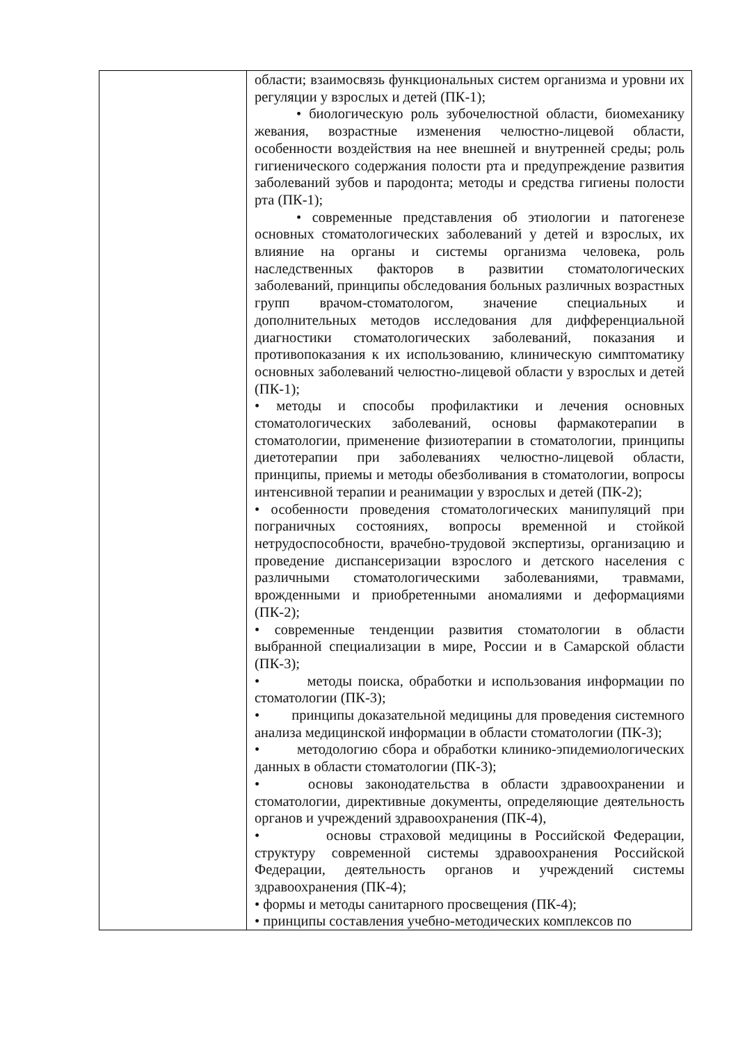| | области; взаимосвязь функциональных систем организма и уровни их регуляции у взрослых и детей (ПК-1); • биологическую роль зубочелюстной области, биомеханику жевания, возрастные изменения челюстно-лицевой области, особенности воздействия на нее внешней и внутренней среды; роль гигиенического содержания полости рта и предупреждение развития заболеваний зубов и пародонта; методы и средства гигиены полости рта (ПК-1); • современные представления об этиологии и патогенезе основных стоматологических заболеваний у детей и взрослых, их влияние на органы и системы организма человека, роль наследственных факторов в развитии стоматологических заболеваний, принципы обследования больных различных возрастных групп врачом-стоматологом, значение специальных и дополнительных методов исследования для дифференциальной диагностики стоматологических заболеваний, показания и противопоказания к их использованию, клиническую симптоматику основных заболеваний челюстно-лицевой области у взрослых и детей (ПК-1); • методы и способы профилактики и лечения основных стоматологических заболеваний, основы фармакотерапии в стоматологии, применение физиотерапии в стоматологии, принципы диетотерапии при заболеваниях челюстно-лицевой области, принципы, приемы и методы обезболивания в стоматологии, вопросы интенсивной терапии и реанимации у взрослых и детей (ПК-2); • особенности проведения стоматологических манипуляций при пограничных состояниях, вопросы временной и стойкой нетрудоспособности, врачебно-трудовой экспертизы, организацию и проведение диспансеризации взрослого и детского населения с различными стоматологическими заболеваниями, травмами, врожденными и приобретенными аномалиями и деформациями (ПК-2); • современные тенденции развития стоматологии в области выбранной специализации в мире, России и в Самарской области (ПК-3); • методы поиска, обработки и использования информации по стоматологии (ПК-3); • принципы доказательной медицины для проведения системного анализа медицинской информации в области стоматологии (ПК-3); • методологию сбора и обработки клинико-эпидемиологических данных в области стоматологии (ПК-3); • основы законодательства в области здравоохранении и стоматологии, директивные документы, определяющие деятельность органов и учреждений здравоохранения (ПК-4), • основы страховой медицины в Российской Федерации, структуру современной системы здравоохранения Российской Федерации, деятельность органов и учреждений системы здравоохранения (ПК-4); • формы и методы санитарного просвещения (ПК-4); • принципы составления учебно-методических комплексов по |